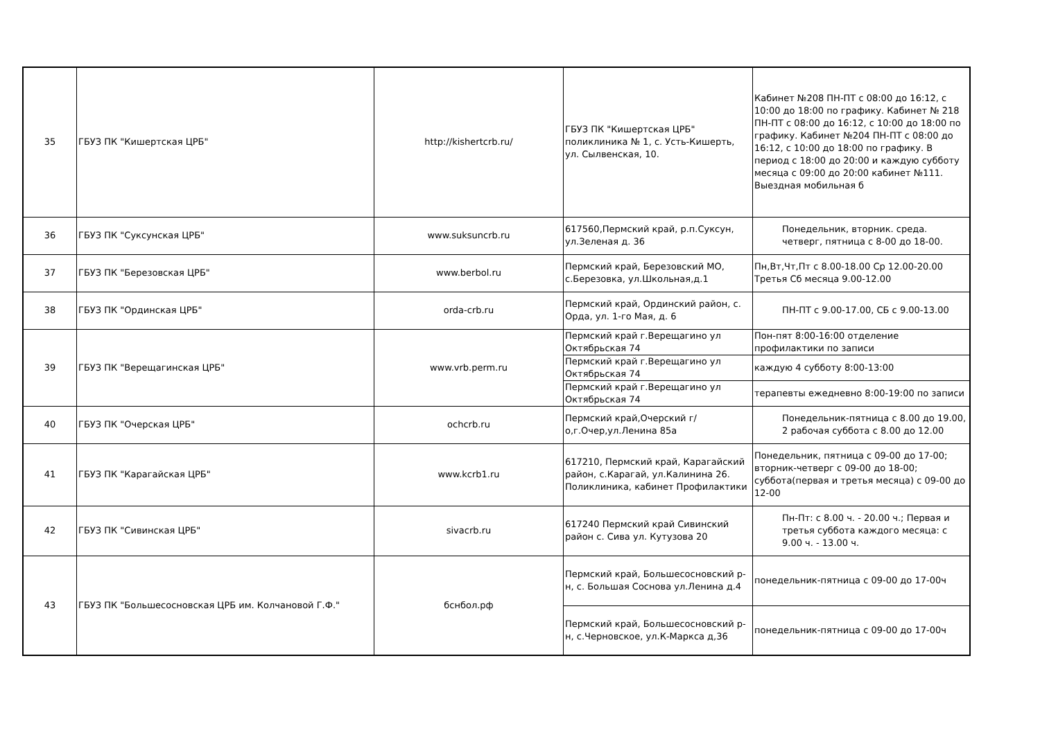| 35 | ГБУЗ ПК "Кишертская ЦРБ" | http://kishertcrb.ru/ | ГБУЗ ПК "Кишертская ЦРБ" поликлиника № 1, с. Усть-Кишерть, ул. Сылвенская, 10. | Кабинет №208 ПН-ПТ с 08:00 до 16:12, с 10:00 до 18:00 по графику. Кабинет № 218 ПН-ПТ с 08:00 до 16:12, с 10:00 до 18:00 по графику. Кабинет №204 ПН-ПТ с 08:00 до 16:12, с 10:00 до 18:00 по графику. В период с 18:00 до 20:00 и каждую субботу месяца с 09:00 до 20:00 кабинет №111. Выездная мобильная б |
| 36 | ГБУЗ ПК "Суксунская ЦРБ" | www.suksuncrb.ru | 617560,Пермский край, р.п.Суксун, ул.Зеленая д. 36 | Понедельник, вторник. среда. четверг, пятница с 8-00 до 18-00. |
| 37 | ГБУЗ ПК "Березовская ЦРБ" | www.berbol.ru | Пермский край, Березовский МО, с.Березовка, ул.Школьная,д.1 | Пн,Вт,Чт,Пт с 8.00-18.00 Ср 12.00-20.00 Третья Сб месяца 9.00-12.00 |
| 38 | ГБУЗ ПК "Ординская ЦРБ" | orda-crb.ru | Пермский край, Ординский район, с. Орда, ул. 1-го Мая, д. 6 | ПН-ПТ с 9.00-17.00, СБ с 9.00-13.00 |
| 39 | ГБУЗ ПК "Верещагинская ЦРБ" | www.vrb.perm.ru | Пермский край г.Верещагино ул Октябрьская 74 | Пон-пят 8:00-16:00 отделение профилактики по записи |
| | | | Пермский край г.Верещагино ул Октябрьская 74 | каждую 4 субботу 8:00-13:00 |
| | | | Пермский край г.Верещагино ул Октябрьская 74 | терапевты ежедневно 8:00-19:00 по записи |
| 40 | ГБУЗ ПК "Очерская ЦРБ" | ochcrb.ru | Пермский край,Очерский г/о,г.Очер,ул.Ленина 85а | Понедельник-пятница с 8.00 до 19.00, 2 рабочая суббота с 8.00 до 12.00 |
| 41 | ГБУЗ ПК "Карагайская ЦРБ" | www.kcrb1.ru | 617210, Пермский край, Карагайский район, с.Карагай, ул.Калинина 26. Поликлиника, кабинет Профилактики | Понедельник, пятница с 09-00 до 17-00; вторник-четверг с 09-00 до 18-00; суббота(первая и третья месяца) с 09-00 до 12-00 |
| 42 | ГБУЗ ПК "Сивинская ЦРБ" | sivacrb.ru | 617240 Пермский край Сивинский район с. Сива ул. Кутузова 20 | Пн-Пт: с 8.00 ч. - 20.00 ч.; Первая и третья суббота каждого месяца: с 9.00 ч. - 13.00 ч. |
| 43 | ГБУЗ ПК "Большесосновская ЦРБ им. Колчановой Г.Ф." | бснбол.рф | Пермский край, Большесосновский р-н, с. Большая Соснова ул.Ленина д.4 | понедельник-пятница с 09-00 до 17-00ч |
| | | | Пермский край, Большесосновский р-н, с.Черновское, ул.К-Маркса д,36 | понедельник-пятница с 09-00 до 17-00ч |